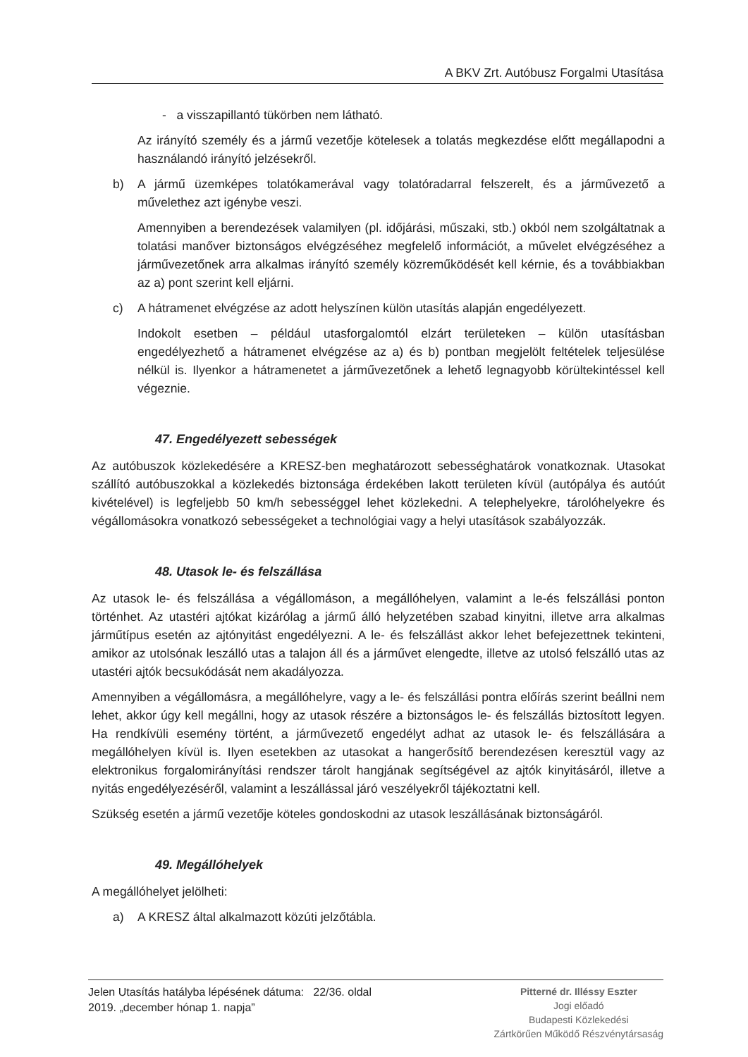A BKV Zrt. Autóbusz Forgalmi Utasítása
- a visszapillantó tükörben nem látható.
Az irányító személy és a jármű vezetője kötelesek a tolatás megkezdése előtt megállapodni a használandó irányító jelzésekről.
b) A jármű üzemképes tolatókamerával vagy tolatóradarral felszerelt, és a járművezető a művelethez azt igénybe veszi.
Amennyiben a berendezések valamilyen (pl. időjárási, műszaki, stb.) okból nem szolgáltatnak a tolatási manőver biztonságos elvégzéséhez megfelelő információt, a művelet elvégzéséhez a járművezetőnek arra alkalmas irányító személy közreműködését kell kérnie, és a továbbiakban az a) pont szerint kell eljárni.
c) A hátramenet elvégzése az adott helyszínen külön utasítás alapján engedélyezett.
Indokolt esetben – például utasforgalomtól elzárt területeken – külön utasításban engedélyezhető a hátramenet elvégzése az a) és b) pontban megjelölt feltételek teljesülése nélkül is. Ilyenkor a hátramenetet a járművezetőnek a lehető legnagyobb körültekintéssel kell végeznie.
47. Engedélyezett sebességek
Az autóbuszok közlekedésére a KRESZ-ben meghatározott sebességhatárok vonatkoznak. Utasokat szállító autóbuszokkal a közlekedés biztonsága érdekében lakott területen kívül (autópálya és autóút kivételével) is legfeljebb 50 km/h sebességgel lehet közlekedni. A telephelyekre, tárolóhelyekre és végállomásokra vonatkozó sebességeket a technológiai vagy a helyi utasítások szabályozzák.
48. Utasok le- és felszállása
Az utasok le- és felszállása a végállomáson, a megállóhelyen, valamint a le-és felszállási ponton történhet. Az utastéri ajtókat kizárólag a jármű álló helyzetében szabad kinyitni, illetve arra alkalmas járműtípus esetén az ajtónyitást engedélyezni. A le- és felszállást akkor lehet befejezettnek tekinteni, amikor az utolsónak leszálló utas a talajon áll és a járművet elengedte, illetve az utolsó felszálló utas az utastéri ajtók becsukódását nem akadályozza.
Amennyiben a végállomásra, a megállóhelyre, vagy a le- és felszállási pontra előírás szerint beállni nem lehet, akkor úgy kell megállni, hogy az utasok részére a biztonságos le- és felszállás biztosított legyen. Ha rendkívüli esemény történt, a járművezető engedélyt adhat az utasok le- és felszállására a megállóhelyen kívül is. Ilyen esetekben az utasokat a hangerősítő berendezésen keresztül vagy az elektronikus forgalomirányítási rendszer tárolt hangjának segítségével az ajtók kinyitásáról, illetve a nyitás engedélyezéséről, valamint a leszállással járó veszélyekről tájékoztatni kell.
Szükség esetén a jármű vezetője köteles gondoskodni az utasok leszállásának biztonságáról.
49. Megállóhelyek
A megállóhelyet jelölheti:
a) A KRESZ által alkalmazott közúti jelzőtábla.
Jelen Utasítás hatályba lépésének dátuma: 22/36. oldal
2019. „december hónap 1. napja”
Pitterné dr. Illéssy Eszter
Jogi előadó
Budapesti Közlekedési
Zártkörűen Működő Részvénytársaság